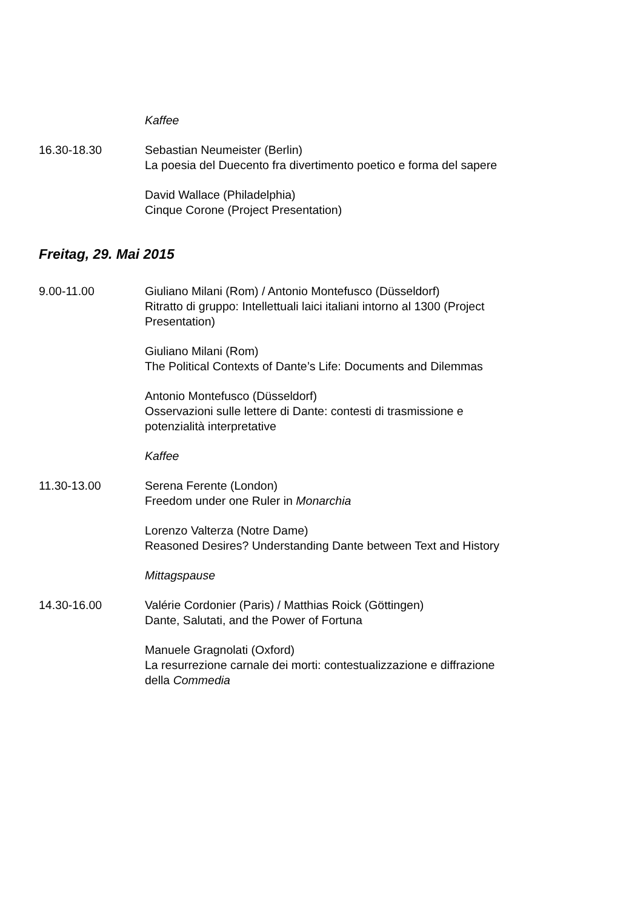Kaffee
16.30-18.30 Sebastian Neumeister (Berlin)
La poesia del Duecento fra divertimento poetico e forma del sapere
David Wallace (Philadelphia)
Cinque Corone (Project Presentation)
Freitag, 29. Mai 2015
9.00-11.00 Giuliano Milani (Rom) / Antonio Montefusco (Düsseldorf)
Ritratto di gruppo: Intellettuali laici italiani intorno al 1300 (Project Presentation)
Giuliano Milani (Rom)
The Political Contexts of Dante’s Life: Documents and Dilemmas
Antonio Montefusco (Düsseldorf)
Osservazioni sulle lettere di Dante: contesti di trasmissione e potenzialità interpretative
Kaffee
11.30-13.00 Serena Ferente (London)
Freedom under one Ruler in Monarchia
Lorenzo Valterza (Notre Dame)
Reasoned Desires? Understanding Dante between Text and History
Mittagspause
14.30-16.00 Valérie Cordonier (Paris) / Matthias Roick (Göttingen)
Dante, Salutati, and the Power of Fortuna
Manuele Gragnolati (Oxford)
La resurrezione carnale dei morti: contestualizzazione e diffrazione della Commedia